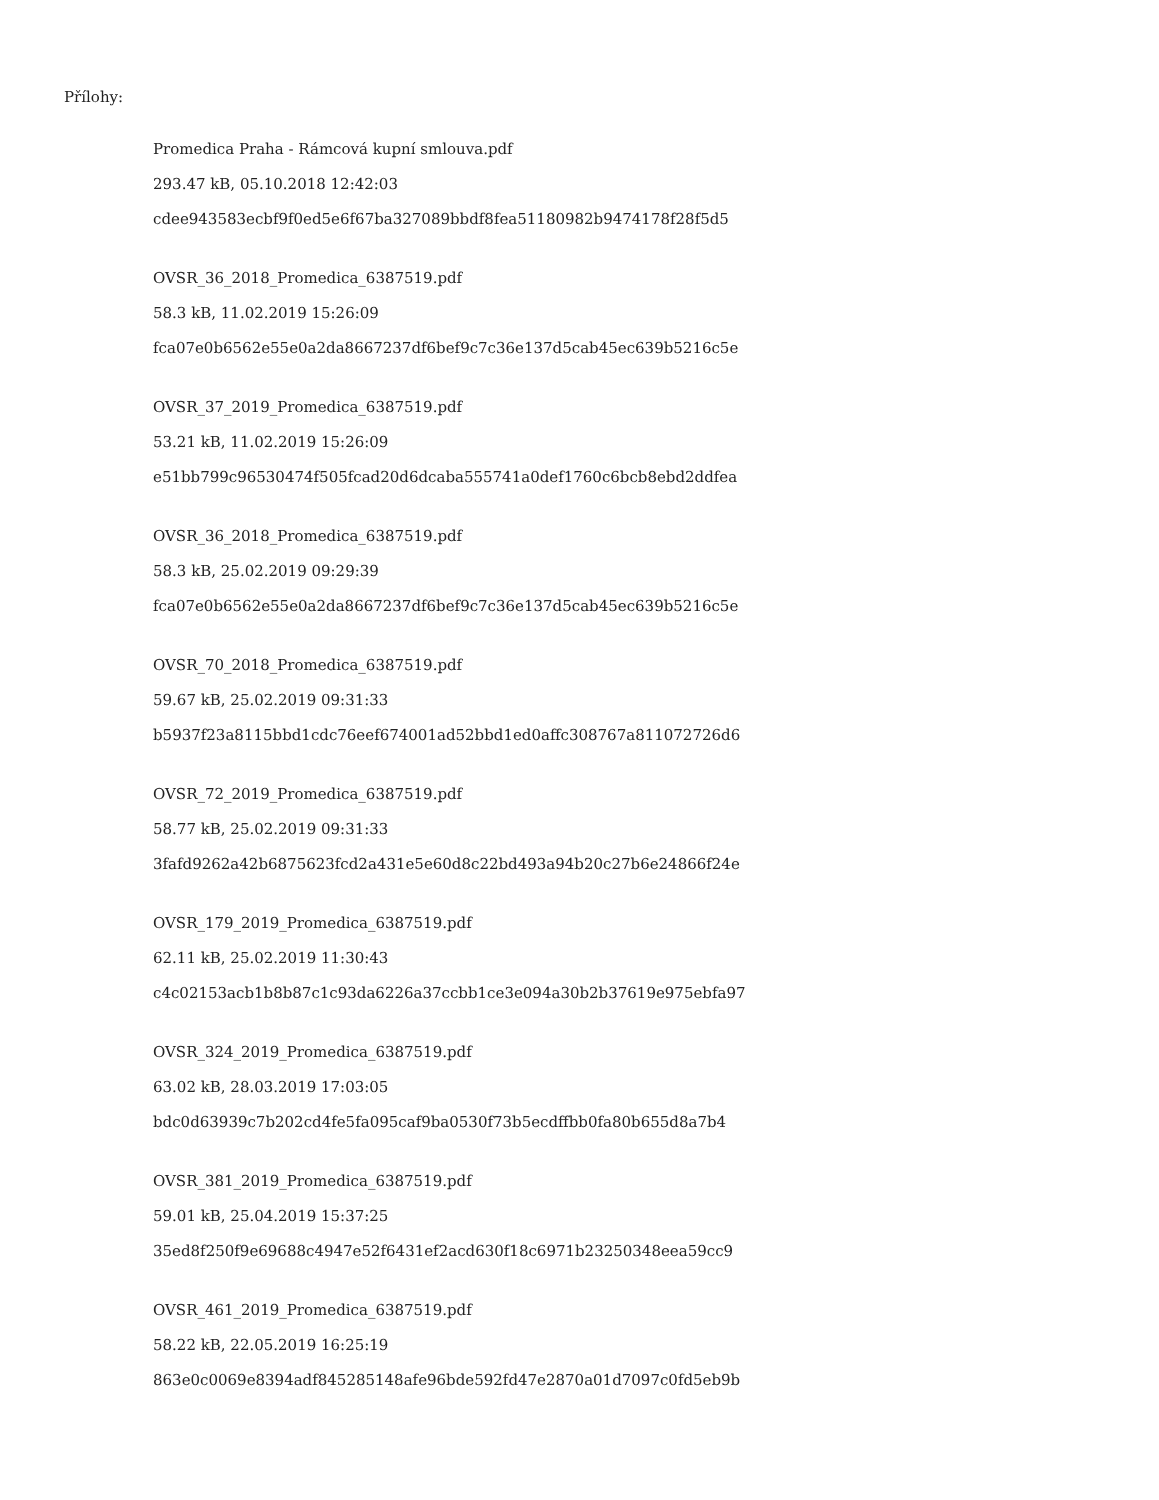Přílohy:
Promedica Praha - Rámcová kupní smlouva.pdf
293.47 kB, 05.10.2018 12:42:03
cdee943583ecbf9f0ed5e6f67ba327089bbdf8fea51180982b9474178f28f5d5
OVSR_36_2018_Promedica_6387519.pdf
58.3 kB, 11.02.2019 15:26:09
fca07e0b6562e55e0a2da8667237df6bef9c7c36e137d5cab45ec639b5216c5e
OVSR_37_2019_Promedica_6387519.pdf
53.21 kB, 11.02.2019 15:26:09
e51bb799c96530474f505fcad20d6dcaba555741a0def1760c6bcb8ebd2ddfea
OVSR_36_2018_Promedica_6387519.pdf
58.3 kB, 25.02.2019 09:29:39
fca07e0b6562e55e0a2da8667237df6bef9c7c36e137d5cab45ec639b5216c5e
OVSR_70_2018_Promedica_6387519.pdf
59.67 kB, 25.02.2019 09:31:33
b5937f23a8115bbd1cdc76eef674001ad52bbd1ed0affc308767a811072726d6
OVSR_72_2019_Promedica_6387519.pdf
58.77 kB, 25.02.2019 09:31:33
3fafd9262a42b6875623fcd2a431e5e60d8c22bd493a94b20c27b6e24866f24e
OVSR_179_2019_Promedica_6387519.pdf
62.11 kB, 25.02.2019 11:30:43
c4c02153acb1b8b87c1c93da6226a37ccbb1ce3e094a30b2b37619e975ebfa97
OVSR_324_2019_Promedica_6387519.pdf
63.02 kB, 28.03.2019 17:03:05
bdc0d63939c7b202cd4fe5fa095caf9ba0530f73b5ecdffbb0fa80b655d8a7b4
OVSR_381_2019_Promedica_6387519.pdf
59.01 kB, 25.04.2019 15:37:25
35ed8f250f9e69688c4947e52f6431ef2acd630f18c6971b23250348eea59cc9
OVSR_461_2019_Promedica_6387519.pdf
58.22 kB, 22.05.2019 16:25:19
863e0c0069e8394adf845285148afe96bde592fd47e2870a01d7097c0fd5eb9b